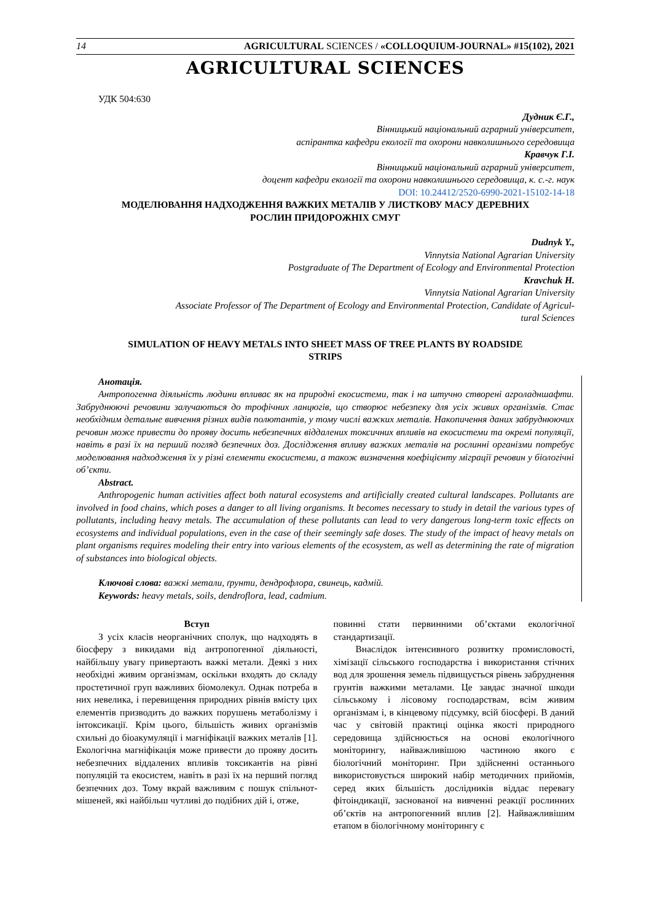14 AGRICULTURAL SCIENCES / «COLLOQUIUM-JOURNAL» #15(102), 2021
AGRICULTURAL SCIENCES
УДК 504:630
Дудник Є.Г.,
Вінницький національний аграрний університет,
аспірантка кафедри екології та охорони навколишнього середовища
Кравчук Г.І.
Вінницький національний аграрний університет,
доцент кафедри екології та охорони навколишнього середовища, к. с.-г. наук
DOI: 10.24412/2520-6990-2021-15102-14-18
МОДЕЛЮВАННЯ НАДХОДЖЕННЯ ВАЖКИХ МЕТАЛІВ У ЛИСТКОВУ МАСУ ДЕРЕВНИХ
РОСЛИН ПРИДОРОЖНІХ СМУГ
Dudnyk Y.,
Vinnytsia National Agrarian University
Postgraduate of The Department of Ecology and Environmental Protection
Kravchuk H.
Vinnytsia National Agrarian University
Associate Professor of The Department of Ecology and Environmental Protection, Candidate of Agricul-
tural Sciences
SIMULATION OF HEAVY METALS INTO SHEET MASS OF TREE PLANTS BY ROADSIDE
STRIPS
Анотація.
Антропогенна діяльність людини впливає як на природні екосистеми, так і на штучно створені агроладншафти. Забруднюючі речовини залучаються до трофічних ланцюгів, що створює небезпеку для усіх живих організмів. Стає необхідним детальне вивчення різних видів полютантів, у тому числі важких металів. Накопичення даних забруднюючих речовин може привести до прояву досить небезпечних віддалених токсичних впливів на екосистеми та окремі популяції, навіть в разі їх на перший погляд безпечних доз. Дослідження впливу важких металів на рослинні організми потребує моделювання надходження їх у різні елементи екосистеми, а також визначення коефіцієнту міграції речовин у біологічні об’єкти.
Abstract.
Anthropogenic human activities affect both natural ecosystems and artificially created cultural landscapes. Pollutants are involved in food chains, which poses a danger to all living organisms. It becomes necessary to study in detail the various types of pollutants, including heavy metals. The accumulation of these pollutants can lead to very dangerous long-term toxic effects on ecosystems and individual populations, even in the case of their seemingly safe doses. The study of the impact of heavy metals on plant organisms requires modeling their entry into various elements of the ecosystem, as well as determining the rate of migration of substances into biological objects.
Ключові слова: важкі метали, ґрунти, дендрофлора, свинець, кадмій.
Keywords: heavy metals, soils, dendroflora, lead, cadmium.
Вступ
З усіх класів неорганічних сполук, що надходять в біосферу з викидами від антропогенної діяльності, найбільшу увагу привертають важкі метали. Деякі з них необхідні живим організмам, оскільки входять до складу простетичної груп важливих біомолекул. Однак потреба в них невелика, і перевищення природних рівнів вмісту цих елементів призводить до важких порушень метаболізму і інтоксикації. Крім цього, більшість живих організмів схильні до біоакумуляції і магніфікації важких металів [1]. Екологічна магніфікація може привести до прояву досить небезпечних віддалених впливів токсикантів на рівні популяцій та екосистем, навіть в разі їх на перший погляд безпечних доз. Тому вкрай важливим є пошук спільнот-мішеней, які найбільш чутливі до подібних дій і, отже,
повинні стати первинними об’єктами екологічної стандартизації.
Внаслідок інтенсивного розвитку промисловості, хімізації сільського господарства і використання стічних вод для зрошення земель підвищується рівень забруднення грунтів важкими металами. Це завдає значної шкоди сільському і лісовому господарствам, всім живим організмам і, в кінцевому підсумку, всій біосфері. В даний час у світовій практиці оцінка якості природного середовища здійснюється на основі екологічного моніторингу, найважливішою частиною якого є біологічний моніторинг. При здійсненні останнього використовується широкий набір методичних прийомів, серед яких більшість дослідників віддає перевагу фітоіндикації, заснованої на вивченні реакції рослинних об’єктів на антропогенний вплив [2]. Найважливішим етапом в біологічному моніторингу є